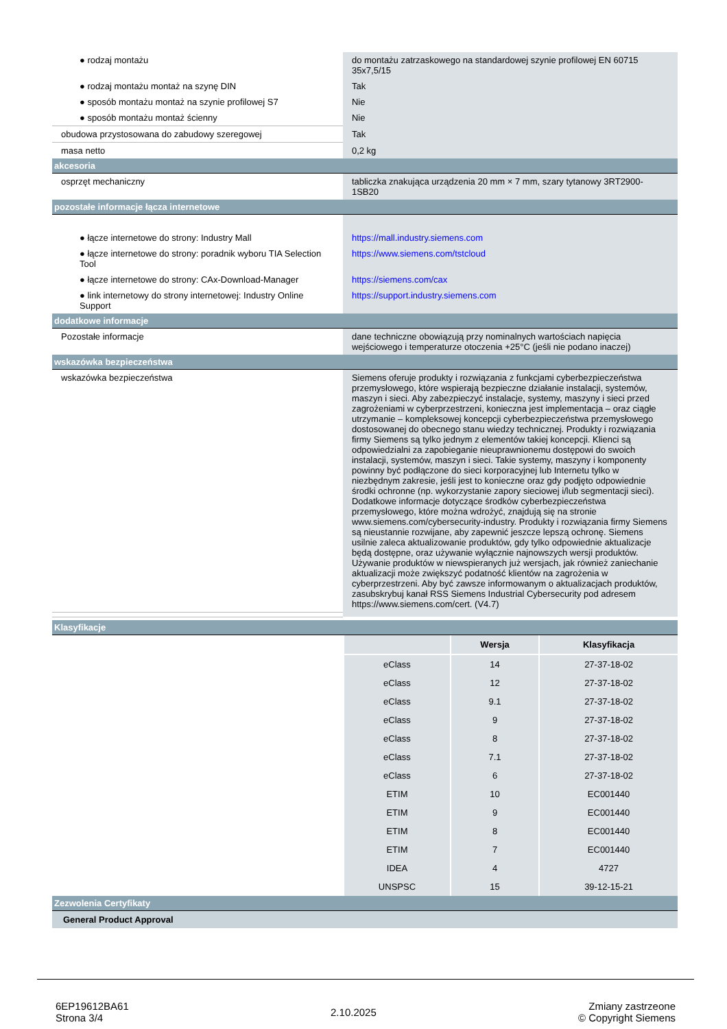| ● rodzaj montażu | do montażu zatrzaskowego na standardowej szynie profilowej EN 60715 35x7,5/15 |
| ● rodzaj montażu montaż na szynę DIN | Tak |
| ● sposób montażu montaż na szynie profilowej S7 | Nie |
| ● sposób montażu montaż ścienny | Nie |
| obudowa przystosowana do zabudowy szeregowej | Tak |
| masa netto | 0,2 kg |
| akcesoria | |
| osprzęt mechaniczny | tabliczka znakująca urządzenia 20 mm × 7 mm, szary tytanowy 3RT2900-1SB20 |
| pozostałe informacje łącza internetowe | |
| ● łącze internetowe do strony: Industry Mall | https://mall.industry.siemens.com |
| ● łącze internetowe do strony: poradnik wyboru TIA Selection Tool | https://www.siemens.com/tstcloud |
| ● łącze internetowe do strony: CAx-Download-Manager | https://siemens.com/cax |
| ● link internetowy do strony internetowej: Industry Online Support | https://support.industry.siemens.com |
| dodatkowe informacje | |
| Pozostałe informacje | dane techniczne obowiązują przy nominalnych wartościach napięcia wejściowego i temperaturze otoczenia +25°C (jeśli nie podano inaczej) |
| wskazówka bezpieczeństwa | |
| wskazówka bezpieczeństwa | Siemens oferuje produkty i rozwiązania z funkcjami cyberbezpieczeństwa przemysłowego, które wspierają bezpieczne działanie instalacji, systemów, maszyn i sieci. Aby zabezpieczyć instalacje, systemy, maszyny i sieci przed zagrożeniami w cyberprzestrzeni, konieczna jest implementacja – oraz ciągłe utrzymanie – kompleksowej koncepcji cyberbezpieczeństwa przemysłowego dostosowanej do obecnego stanu wiedzy technicznej. Produkty i rozwiązania firmy Siemens są tylko jednym z elementów takiej koncepcji. Klienci są odpowiedzialni za zapobieganie nieuprawnionemu dostępowi do swoich instalacji, systemów, maszyn i sieci. Takie systemy, maszyny i komponenty powinny być podłączone do sieci korporacyjnej lub Internetu tylko w niezbędnym zakresie, jeśli jest to konieczne oraz gdy podjęto odpowiednie środki ochronne (np. wykorzystanie zapory sieciowej i/lub segmentacji sieci). Dodatkowe informacje dotyczące środków cyberbezpieczeństwa przemysłowego, które można wdrożyć, znajdują się na stronie www.siemens.com/cybersecurity-industry. Produkty i rozwiązania firmy Siemens są nieustannie rozwijane, aby zapewnić jeszcze lepszą ochronę. Siemens usilnie zaleca aktualizowanie produktów, gdy tylko odpowiednie aktualizacje będą dostępne, oraz używanie wyłącznie najnowszych wersji produktów. Używanie produktów w niewspieranych już wersjach, jak również zaniechanie aktualizacji może zwiększyć podatność klientów na zagrożenia w cyberprzestrzeni. Aby być zawsze informowanym o aktualizacjach produktów, zasubskrybuj kanał RSS Siemens Industrial Cybersecurity pod adresem https://www.siemens.com/cert. (V4.7) |
| Klasyfikacje | |
| | / / Wersja / Klasyfikacja / / --- / --- / --- / / eClass / 14 / 27-37-18-02 / / eClass / 12 / 27-37-18-02 / / eClass / 9.1 / 27-37-18-02 / / eClass / 9 / 27-37-18-02 / / eClass / 8 / 27-37-18-02 / / eClass / 7.1 / 27-37-18-02 / / eClass / 6 / 27-37-18-02 / / ETIM / 10 / EC001440 / / ETIM / 9 / EC001440 / / ETIM / 8 / EC001440 / / ETIM / 7 / EC001440 / / IDEA / 4 / 4727 / / UNSPSC / 15 / 39-12-15-21 / |
| Zezwolenia Certyfikaty | |
| General Product Approval | |
6EP19612BA61
Strona 3/4
2.10.2025
Zmiany zastrzeone
© Copyright Siemens